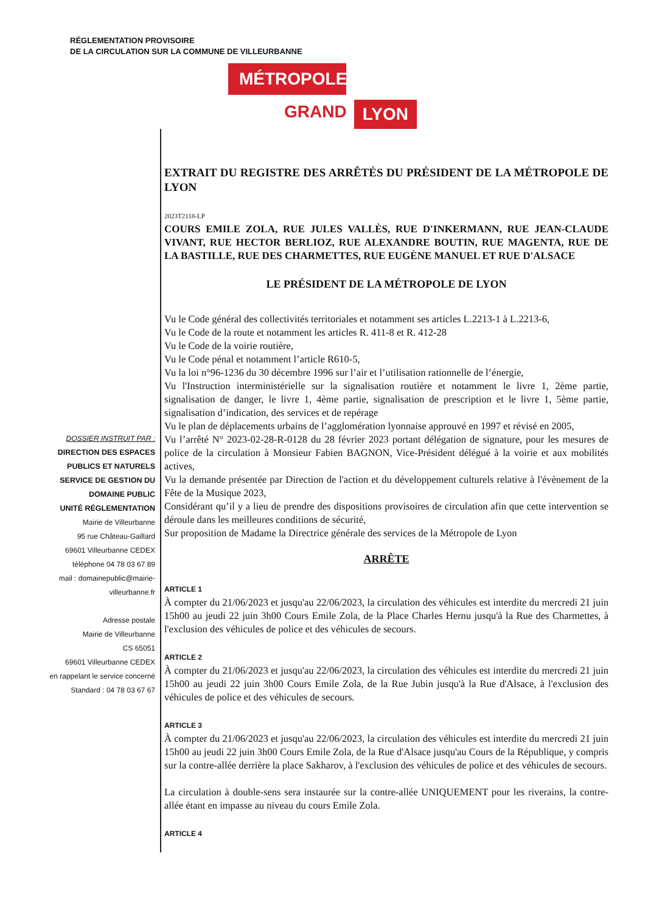RÉGLEMENTATION PROVISOIRE
DE LA CIRCULATION SUR LA COMMUNE DE VILLEURBANNE
MÉTROPOLE
GRAND LYON
DOSSIER INSTRUIT PAR :
DIRECTION DES ESPACES
PUBLICS ET NATURELS
SERVICE DE GESTION DU
DOMAINE PUBLIC
UNITÉ RÉGLEMENTATION
Mairie de Villeurbanne
95 rue Château-Gaillard
69601 Villeurbanne CEDEX
téléphone 04 78 03 67 89
mail : domainepublic@mairie-
villeurbanne.fr
Adresse postale
Mairie de Villeurbanne
CS 65051
69601 Villeurbanne CEDEX
en rappelant le service concerné
Standard : 04 78 03 67 67
EXTRAIT DU REGISTRE DES ARRÊTÉS DU PRÉSIDENT DE LA MÉTROPOLE DE LYON
2023T2118-LP
COURS EMILE ZOLA, RUE JULES VALLÈS, RUE D'INKERMANN, RUE JEAN-CLAUDE VIVANT, RUE HECTOR BERLIOZ, RUE ALEXANDRE BOUTIN, RUE MAGENTA, RUE DE LA BASTILLE, RUE DES CHARMETTES, RUE EUGÈNE MANUEL ET RUE D'ALSACE
LE PRÉSIDENT DE LA MÉTROPOLE DE LYON
Vu le Code général des collectivités territoriales et notamment ses articles L.2213-1 à L.2213-6,
Vu le Code de la route et notamment les articles R. 411-8 et R. 412-28
Vu le Code de la voirie routière,
Vu le Code pénal et notamment l’article R610-5,
Vu la loi n°96-1236 du 30 décembre 1996 sur l’air et l’utilisation rationnelle de l’énergie,
Vu l'Instruction interministérielle sur la signalisation routière et notamment le livre 1, 2ème partie, signalisation de danger, le livre 1, 4ème partie, signalisation de prescription et le livre 1, 5ème partie, signalisation d’indication, des services et de repérage
Vu le plan de déplacements urbains de l’agglomération lyonnaise approuvé en 1997 et révisé en 2005,
Vu l’arrêté N° 2023-02-28-R-0128 du 28 février 2023 portant délégation de signature, pour les mesures de police de la circulation à Monsieur Fabien BAGNON, Vice-Président délégué à la voirie et aux mobilités actives,
Vu la demande présentée par Direction de l'action et du développement culturels relative à l'évènement de la Fête de la Musique 2023,
Considérant qu’il y a lieu de prendre des dispositions provisoires de circulation afin que cette intervention se déroule dans les meilleures conditions de sécurité,
Sur proposition de Madame la Directrice générale des services de la Métropole de Lyon
ARRÊTE
ARTICLE 1
À compter du 21/06/2023 et jusqu'au 22/06/2023, la circulation des véhicules est interdite du mercredi 21 juin 15h00 au jeudi 22 juin 3h00 Cours Emile Zola, de la Place Charles Hernu jusqu'à la Rue des Charmettes, à l'exclusion des véhicules de police et des véhicules de secours.
ARTICLE 2
À compter du 21/06/2023 et jusqu'au 22/06/2023, la circulation des véhicules est interdite du mercredi 21 juin 15h00 au jeudi 22 juin 3h00 Cours Emile Zola, de la Rue Jubin jusqu'à la Rue d'Alsace, à l'exclusion des véhicules de police et des véhicules de secours.
ARTICLE 3
À compter du 21/06/2023 et jusqu'au 22/06/2023, la circulation des véhicules est interdite du mercredi 21 juin 15h00 au jeudi 22 juin 3h00 Cours Emile Zola, de la Rue d'Alsace jusqu'au Cours de la République, y compris sur la contre-allée derrière la place Sakharov, à l'exclusion des véhicules de police et des véhicules de secours.
La circulation à double-sens sera instaurée sur la contre-allée UNIQUEMENT pour les riverains, la contre-allée étant en impasse au niveau du cours Emile Zola.
ARTICLE 4